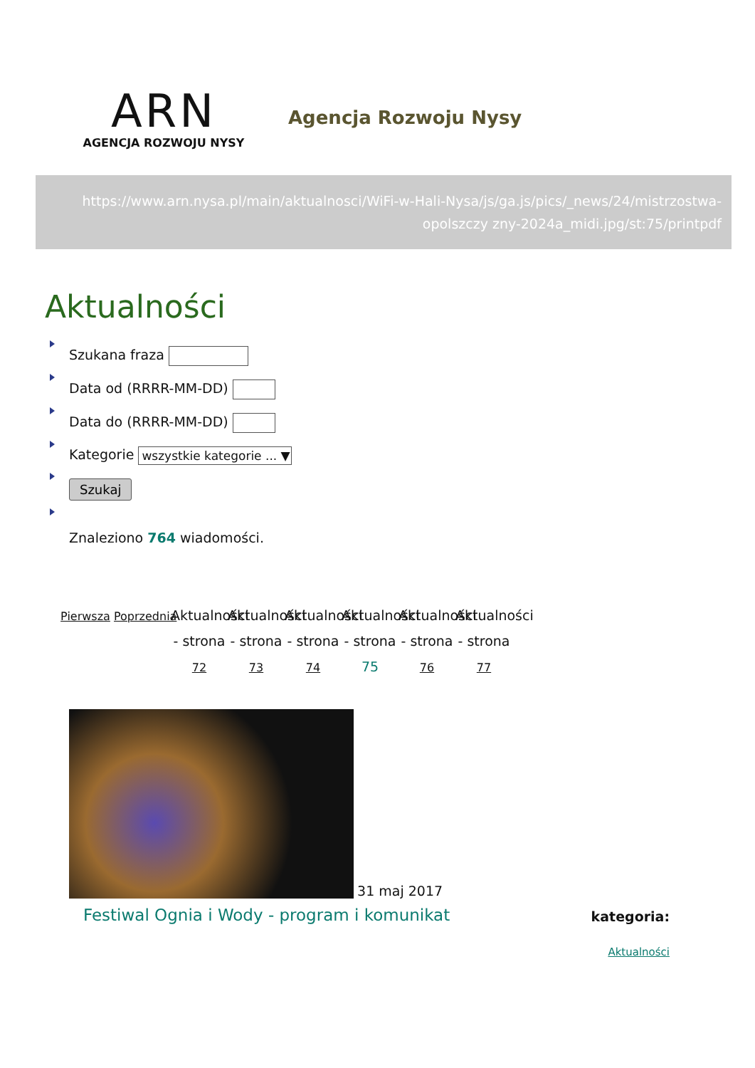ARN
AGENCJA ROZWOJU NYSY
Agencja Rozwoju Nysy
https://www.arn.nysa.pl/main/aktualnosci/WiFi-w-Hali-Nysa/js/ga.js/pics/_news/24/mistrzostwa-opolszczy zny-2024a_midi.jpg/st:75/printpdf
Aktualności
Szukana fraza
Data od (RRRR-MM-DD)
Data do (RRRR-MM-DD)
Kategorie wszystkie kategorie ... ▼
Szukaj
Znaleziono 764 wiadomości.
Pierwsza
Poprzednia
Aktualności - strona 72
Aktualności - strona 73
Aktualności - strona 74
Aktualności - strona 75
Aktualności - strona 76
Aktualności - strona 77
31 maj 2017
Festiwal Ognia i Wody - program i komunikat
kategoria:
Aktualności